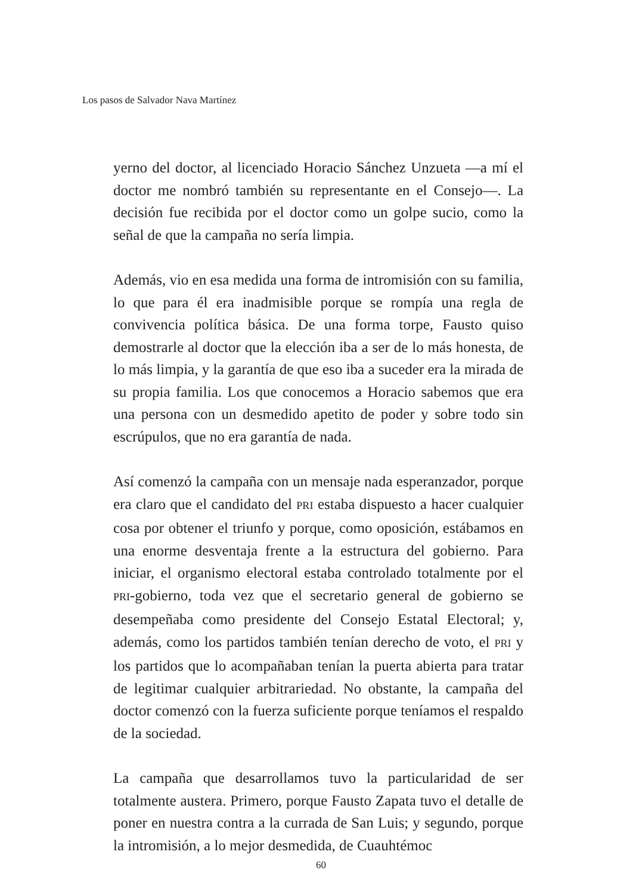Los pasos de Salvador Nava Martínez
yerno del doctor, al licenciado Horacio Sánchez Unzueta —a mí el doctor me nombró también su representante en el Consejo—. La decisión fue recibida por el doctor como un golpe sucio, como la señal de que la campaña no sería limpia.
Además, vio en esa medida una forma de intromisión con su familia, lo que para él era inadmisible porque se rompía una regla de convivencia política básica. De una forma torpe, Fausto quiso demostrarle al doctor que la elección iba a ser de lo más honesta, de lo más limpia, y la garantía de que eso iba a suceder era la mirada de su propia familia. Los que conocemos a Horacio sabemos que era una persona con un desmedido apetito de poder y sobre todo sin escrúpulos, que no era garantía de nada.
Así comenzó la campaña con un mensaje nada esperanzador, porque era claro que el candidato del PRI estaba dispuesto a hacer cualquier cosa por obtener el triunfo y porque, como oposición, estábamos en una enorme desventaja frente a la estructura del gobierno. Para iniciar, el organismo electoral estaba controlado totalmente por el PRI-gobierno, toda vez que el secretario general de gobierno se desempeñaba como presidente del Consejo Estatal Electoral; y, además, como los partidos también tenían derecho de voto, el PRI y los partidos que lo acompañaban tenían la puerta abierta para tratar de legitimar cualquier arbitrariedad. No obstante, la campaña del doctor comenzó con la fuerza suficiente porque teníamos el respaldo de la sociedad.
La campaña que desarrollamos tuvo la particularidad de ser totalmente austera. Primero, porque Fausto Zapata tuvo el detalle de poner en nuestra contra a la currada de San Luis; y segundo, porque la intromisión, a lo mejor desmedida, de Cuauhtémoc
60